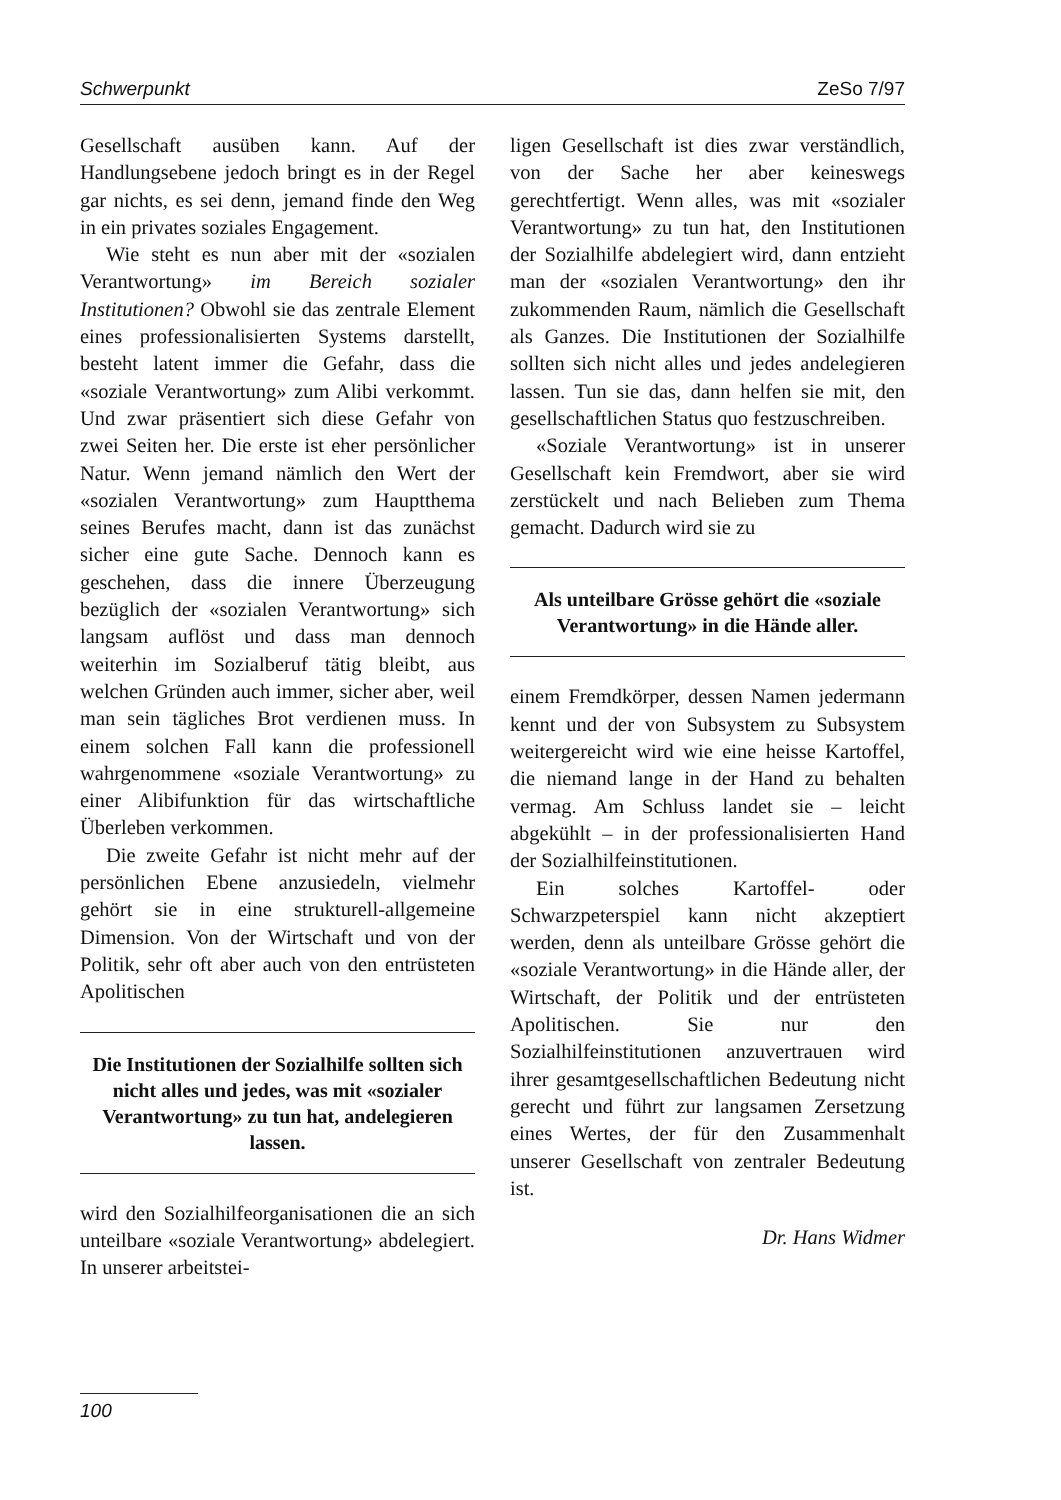Schwerpunkt ZeSo 7/97
Gesellschaft ausüben kann. Auf der Handlungsebene jedoch bringt es in der Regel gar nichts, es sei denn, jemand finde den Weg in ein privates soziales Engagement.
Wie steht es nun aber mit der «sozialen Verantwortung» im Bereich sozialer Institutionen? Obwohl sie das zentrale Element eines professionalisierten Systems darstellt, besteht latent immer die Gefahr, dass die «soziale Verantwortung» zum Alibi verkommt. Und zwar präsentiert sich diese Gefahr von zwei Seiten her. Die erste ist eher persönlicher Natur. Wenn jemand nämlich den Wert der «sozialen Verantwortung» zum Hauptthema seines Berufes macht, dann ist das zunächst sicher eine gute Sache. Dennoch kann es geschehen, dass die innere Überzeugung bezüglich der «sozialen Verantwortung» sich langsam auflöst und dass man dennoch weiterhin im Sozialberuf tätig bleibt, aus welchen Gründen auch immer, sicher aber, weil man sein tägliches Brot verdienen muss. In einem solchen Fall kann die professionell wahrgenommene «soziale Verantwortung» zu einer Alibifunktion für das wirtschaftliche Überleben verkommen.
Die zweite Gefahr ist nicht mehr auf der persönlichen Ebene anzusiedeln, vielmehr gehört sie in eine strukturell-allgemeine Dimension. Von der Wirtschaft und von der Politik, sehr oft aber auch von den entrüsteten Apolitischen
Die Institutionen der Sozialhilfe sollten sich nicht alles und jedes, was mit «sozialer Verantwortung» zu tun hat, andelegieren lassen.
wird den Sozialhilfeorganisationen die an sich unteilbare «soziale Verantwortung» abdelegiert. In unserer arbeitstei-
ligen Gesellschaft ist dies zwar verständlich, von der Sache her aber keineswegs gerechtfertigt. Wenn alles, was mit «sozialer Verantwortung» zu tun hat, den Institutionen der Sozialhilfe abdelegiert wird, dann entzieht man der «sozialen Verantwortung» den ihr zukommenden Raum, nämlich die Gesellschaft als Ganzes. Die Institutionen der Sozialhilfe sollten sich nicht alles und jedes andelegieren lassen. Tun sie das, dann helfen sie mit, den gesellschaftlichen Status quo festzuschreiben.
«Soziale Verantwortung» ist in unserer Gesellschaft kein Fremdwort, aber sie wird zerstückelt und nach Belieben zum Thema gemacht. Dadurch wird sie zu
Als unteilbare Grösse gehört die «soziale Verantwortung» in die Hände aller.
einem Fremdkörper, dessen Namen jedermann kennt und der von Subsystem zu Subsystem weitergereicht wird wie eine heisse Kartoffel, die niemand lange in der Hand zu behalten vermag. Am Schluss landet sie – leicht abgekühlt – in der professionalisierten Hand der Sozialhilfeinstitutionen.
Ein solches Kartoffel- oder Schwarzpeterspiel kann nicht akzeptiert werden, denn als unteilbare Grösse gehört die «soziale Verantwortung» in die Hände aller, der Wirtschaft, der Politik und der entrüsteten Apolitischen. Sie nur den Sozialhilfeinstitutionen anzuvertrauen wird ihrer gesamtgesellschaftlichen Bedeutung nicht gerecht und führt zur langsamen Zersetzung eines Wertes, der für den Zusammenhalt unserer Gesellschaft von zentraler Bedeutung ist.
Dr. Hans Widmer
100